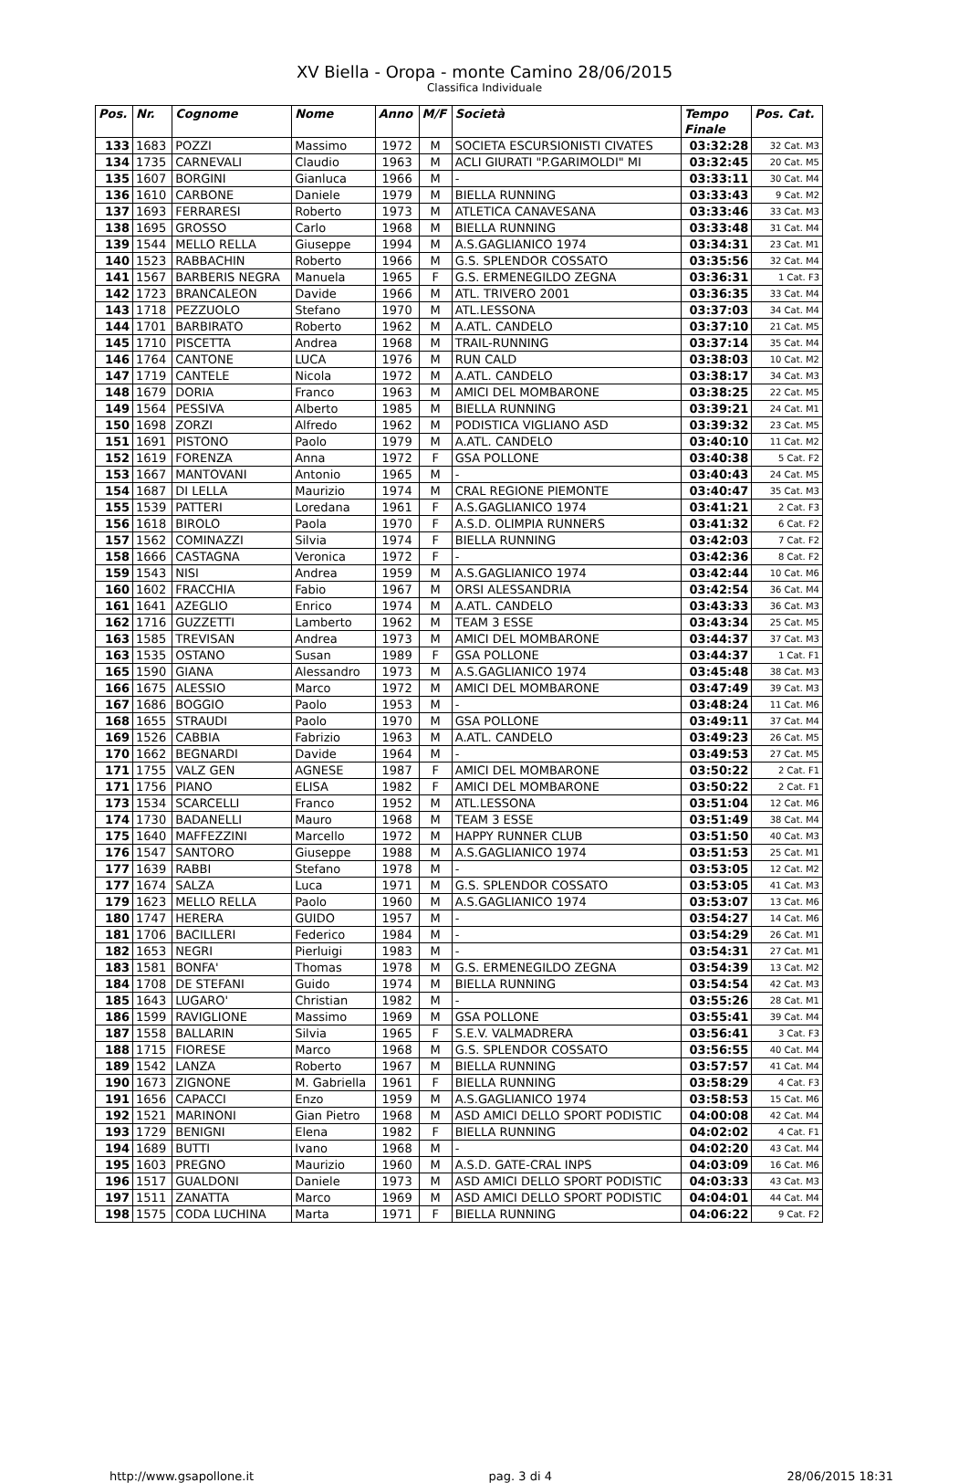XV Biella - Oropa - monte Camino 28/06/2015
Classifica Individuale
| Pos. | Nr. | Cognome | Nome | Anno | M/F | Società | Tempo Finale | Pos. Cat. |
| --- | --- | --- | --- | --- | --- | --- | --- | --- |
| 133 | 1683 | POZZI | Massimo | 1972 | M | SOCIETA ESCURSIONISTI CIVATES | 03:32:28 | 32 Cat. M3 |
| 134 | 1735 | CARNEVALI | Claudio | 1963 | M | ACLI GIURATI "P.GARIMOLDI" MI | 03:32:45 | 20 Cat. M5 |
| 135 | 1607 | BORGINI | Gianluca | 1966 | M | - | 03:33:11 | 30 Cat. M4 |
| 136 | 1610 | CARBONE | Daniele | 1979 | M | BIELLA RUNNING | 03:33:43 | 9 Cat. M2 |
| 137 | 1693 | FERRARESI | Roberto | 1973 | M | ATLETICA CANAVESANA | 03:33:46 | 33 Cat. M3 |
| 138 | 1695 | GROSSO | Carlo | 1968 | M | BIELLA RUNNING | 03:33:48 | 31 Cat. M4 |
| 139 | 1544 | MELLO RELLA | Giuseppe | 1994 | M | A.S.GAGLIANICO 1974 | 03:34:31 | 23 Cat. M1 |
| 140 | 1523 | RABBACHIN | Roberto | 1966 | M | G.S. SPLENDOR COSSATO | 03:35:56 | 32 Cat. M4 |
| 141 | 1567 | BARBERIS NEGRA | Manuela | 1965 | F | G.S. ERMENEGILDO ZEGNA | 03:36:31 | 1 Cat. F3 |
| 142 | 1723 | BRANCALEON | Davide | 1966 | M | ATL. TRIVERO 2001 | 03:36:35 | 33 Cat. M4 |
| 143 | 1718 | PEZZUOLO | Stefano | 1970 | M | ATL.LESSONA | 03:37:03 | 34 Cat. M4 |
| 144 | 1701 | BARBIRATO | Roberto | 1962 | M | A.ATL. CANDELO | 03:37:10 | 21 Cat. M5 |
| 145 | 1710 | PISCETTA | Andrea | 1968 | M | TRAIL-RUNNING | 03:37:14 | 35 Cat. M4 |
| 146 | 1764 | CANTONE | LUCA | 1976 | M | RUN CALD | 03:38:03 | 10 Cat. M2 |
| 147 | 1719 | CANTELE | Nicola | 1972 | M | A.ATL. CANDELO | 03:38:17 | 34 Cat. M3 |
| 148 | 1679 | DORIA | Franco | 1963 | M | AMICI DEL MOMBARONE | 03:38:25 | 22 Cat. M5 |
| 149 | 1564 | PESSIVA | Alberto | 1985 | M | BIELLA RUNNING | 03:39:21 | 24 Cat. M1 |
| 150 | 1698 | ZORZI | Alfredo | 1962 | M | PODISTICA VIGLIANO ASD | 03:39:32 | 23 Cat. M5 |
| 151 | 1691 | PISTONO | Paolo | 1979 | M | A.ATL. CANDELO | 03:40:10 | 11 Cat. M2 |
| 152 | 1619 | FORENZA | Anna | 1972 | F | GSA POLLONE | 03:40:38 | 5 Cat. F2 |
| 153 | 1667 | MANTOVANI | Antonio | 1965 | M | - | 03:40:43 | 24 Cat. M5 |
| 154 | 1687 | DI LELLA | Maurizio | 1974 | M | CRAL REGIONE PIEMONTE | 03:40:47 | 35 Cat. M3 |
| 155 | 1539 | PATTERI | Loredana | 1961 | F | A.S.GAGLIANICO 1974 | 03:41:21 | 2 Cat. F3 |
| 156 | 1618 | BIROLO | Paola | 1970 | F | A.S.D. OLIMPIA RUNNERS | 03:41:32 | 6 Cat. F2 |
| 157 | 1562 | COMINAZZI | Silvia | 1974 | F | BIELLA RUNNING | 03:42:03 | 7 Cat. F2 |
| 158 | 1666 | CASTAGNA | Veronica | 1972 | F | - | 03:42:36 | 8 Cat. F2 |
| 159 | 1543 | NISI | Andrea | 1959 | M | A.S.GAGLIANICO 1974 | 03:42:44 | 10 Cat. M6 |
| 160 | 1602 | FRACCHIA | Fabio | 1967 | M | ORSI ALESSANDRIA | 03:42:54 | 36 Cat. M4 |
| 161 | 1641 | AZEGLIO | Enrico | 1974 | M | A.ATL. CANDELO | 03:43:33 | 36 Cat. M3 |
| 162 | 1716 | GUZZETTI | Lamberto | 1962 | M | TEAM 3 ESSE | 03:43:34 | 25 Cat. M5 |
| 163 | 1585 | TREVISAN | Andrea | 1973 | M | AMICI DEL MOMBARONE | 03:44:37 | 37 Cat. M3 |
| 163 | 1535 | OSTANO | Susan | 1989 | F | GSA POLLONE | 03:44:37 | 1 Cat. F1 |
| 165 | 1590 | GIANA | Alessandro | 1973 | M | A.S.GAGLIANICO 1974 | 03:45:48 | 38 Cat. M3 |
| 166 | 1675 | ALESSIO | Marco | 1972 | M | AMICI DEL MOMBARONE | 03:47:49 | 39 Cat. M3 |
| 167 | 1686 | BOGGIO | Paolo | 1953 | M | - | 03:48:24 | 11 Cat. M6 |
| 168 | 1655 | STRAUDI | Paolo | 1970 | M | GSA POLLONE | 03:49:11 | 37 Cat. M4 |
| 169 | 1526 | CABBIA | Fabrizio | 1963 | M | A.ATL. CANDELO | 03:49:23 | 26 Cat. M5 |
| 170 | 1662 | BEGNARDI | Davide | 1964 | M | - | 03:49:53 | 27 Cat. M5 |
| 171 | 1755 | VALZ GEN | AGNESE | 1987 | F | AMICI DEL MOMBARONE | 03:50:22 | 2 Cat. F1 |
| 171 | 1756 | PIANO | ELISA | 1982 | F | AMICI DEL MOMBARONE | 03:50:22 | 2 Cat. F1 |
| 173 | 1534 | SCARCELLI | Franco | 1952 | M | ATL.LESSONA | 03:51:04 | 12 Cat. M6 |
| 174 | 1730 | BADANELLI | Mauro | 1968 | M | TEAM 3 ESSE | 03:51:49 | 38 Cat. M4 |
| 175 | 1640 | MAFFEZZINI | Marcello | 1972 | M | HAPPY RUNNER CLUB | 03:51:50 | 40 Cat. M3 |
| 176 | 1547 | SANTORO | Giuseppe | 1988 | M | A.S.GAGLIANICO 1974 | 03:51:53 | 25 Cat. M1 |
| 177 | 1639 | RABBI | Stefano | 1978 | M | - | 03:53:05 | 12 Cat. M2 |
| 177 | 1674 | SALZA | Luca | 1971 | M | G.S. SPLENDOR COSSATO | 03:53:05 | 41 Cat. M3 |
| 179 | 1623 | MELLO RELLA | Paolo | 1960 | M | A.S.GAGLIANICO 1974 | 03:53:07 | 13 Cat. M6 |
| 180 | 1747 | HERERA | GUIDO | 1957 | M | - | 03:54:27 | 14 Cat. M6 |
| 181 | 1706 | BACILLERI | Federico | 1984 | M | - | 03:54:29 | 26 Cat. M1 |
| 182 | 1653 | NEGRI | Pierluigi | 1983 | M | - | 03:54:31 | 27 Cat. M1 |
| 183 | 1581 | BONFA' | Thomas | 1978 | M | G.S. ERMENEGILDO ZEGNA | 03:54:39 | 13 Cat. M2 |
| 184 | 1708 | DE STEFANI | Guido | 1974 | M | BIELLA RUNNING | 03:54:54 | 42 Cat. M3 |
| 185 | 1643 | LUGARO' | Christian | 1982 | M | - | 03:55:26 | 28 Cat. M1 |
| 186 | 1599 | RAVIGLIONE | Massimo | 1969 | M | GSA POLLONE | 03:55:41 | 39 Cat. M4 |
| 187 | 1558 | BALLARIN | Silvia | 1965 | F | S.E.V. VALMADRERA | 03:56:41 | 3 Cat. F3 |
| 188 | 1715 | FIORESE | Marco | 1968 | M | G.S. SPLENDOR COSSATO | 03:56:55 | 40 Cat. M4 |
| 189 | 1542 | LANZA | Roberto | 1967 | M | BIELLA RUNNING | 03:57:57 | 41 Cat. M4 |
| 190 | 1673 | ZIGNONE | M. Gabriella | 1961 | F | BIELLA RUNNING | 03:58:29 | 4 Cat. F3 |
| 191 | 1656 | CAPACCI | Enzo | 1959 | M | A.S.GAGLIANICO 1974 | 03:58:53 | 15 Cat. M6 |
| 192 | 1521 | MARINONI | Gian Pietro | 1968 | M | ASD AMICI DELLO SPORT PODISTIC | 04:00:08 | 42 Cat. M4 |
| 193 | 1729 | BENIGNI | Elena | 1982 | F | BIELLA RUNNING | 04:02:02 | 4 Cat. F1 |
| 194 | 1689 | BUTTI | Ivano | 1968 | M | - | 04:02:20 | 43 Cat. M4 |
| 195 | 1603 | PREGNO | Maurizio | 1960 | M | A.S.D. GATE-CRAL INPS | 04:03:09 | 16 Cat. M6 |
| 196 | 1517 | GUALDONI | Daniele | 1973 | M | ASD AMICI DELLO SPORT PODISTIC | 04:03:33 | 43 Cat. M3 |
| 197 | 1511 | ZANATTA | Marco | 1969 | M | ASD AMICI DELLO SPORT PODISTIC | 04:04:01 | 44 Cat. M4 |
| 198 | 1575 | CODA LUCHINA | Marta | 1971 | F | BIELLA RUNNING | 04:06:22 | 9 Cat. F2 |
http://www.gsapollone.it pag. 3 di 4 28/06/2015 18:31